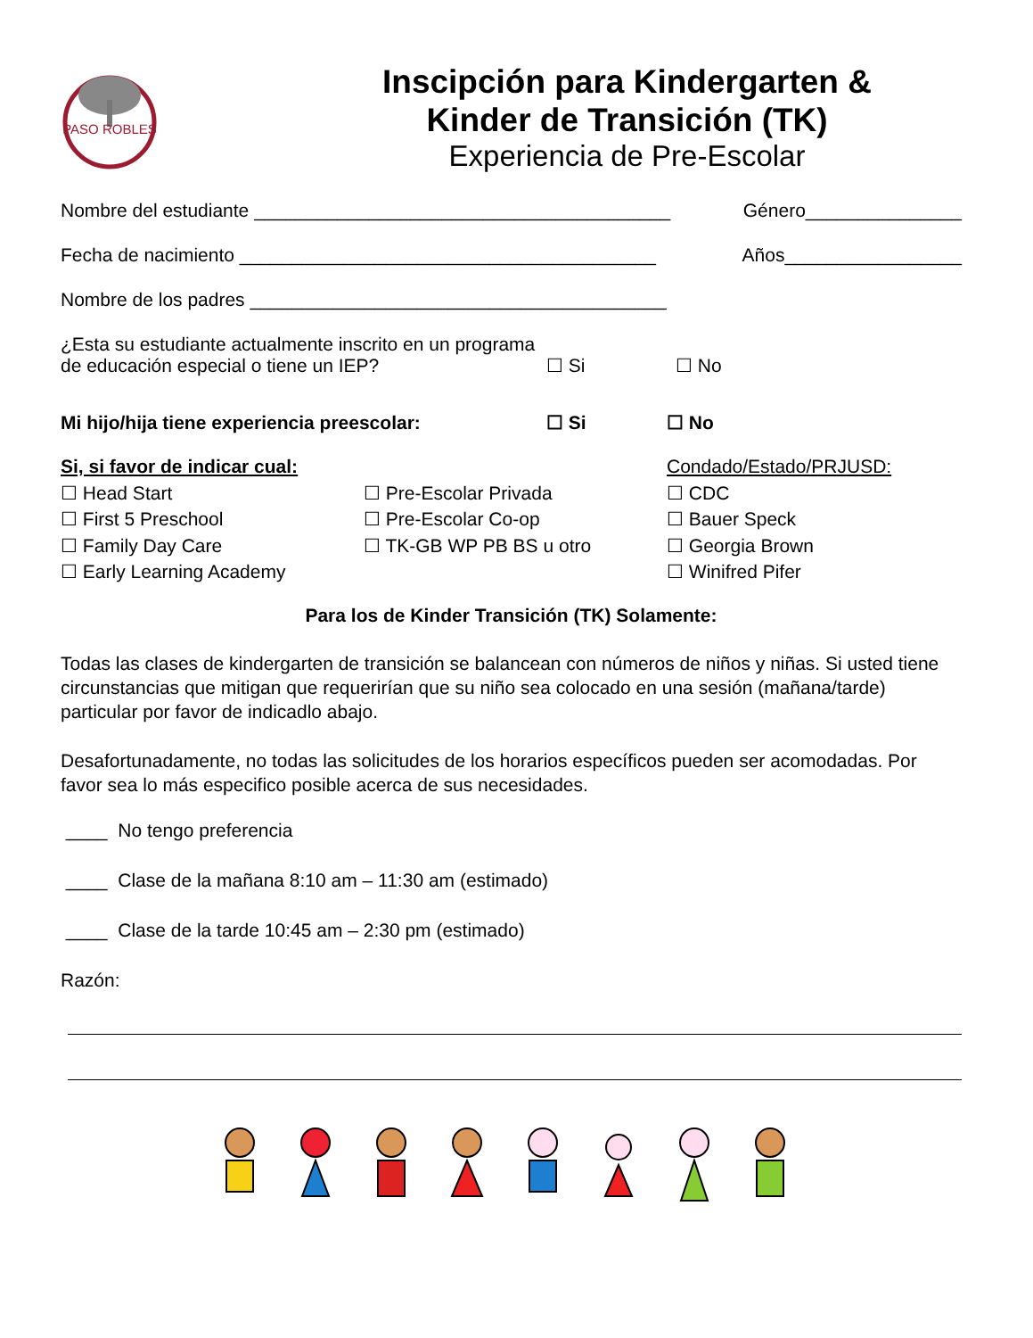PASO ROBLES
Inscipción para Kindergarten &
Kinder de Transición (TK)
Experiencia de Pre-Escolar
Nombre del estudiante ________________________________________ Género_______________
Fecha de nacimiento ________________________________________ Años_________________
Nombre de los padres ________________________________________
¿Esta su estudiante actualmente inscrito en un programa de educación especial o tiene un IEP? ☐ Si ☐ No
Mi hijo/hija tiene experiencia preescolar: ☐ Si ☐ No
Si, si favor de indicar cual:
☐ Head Start
☐ First 5 Preschool
☐ Family Day Care
☐ Early Learning Academy
☐ Pre-Escolar Privada
☐ Pre-Escolar Co-op
☐ TK-GB WP PB BS u otro
Condado/Estado/PRJUSD:
☐ CDC
☐ Bauer Speck
☐ Georgia Brown
☐ Winifred Pifer
Para los de Kinder Transición (TK) Solamente:
Todas las clases de kindergarten de transición se balancean con números de niños y niñas. Si usted tiene circunstancias que mitigan que requerirían que su niño sea colocado en una sesión (mañana/tarde) particular por favor de indicadlo abajo.
Desafortunadamente, no todas las solicitudes de los horarios específicos pueden ser acomodadas. Por favor sea lo más especifico posible acerca de sus necesidades.
____ No tengo preferencia
____ Clase de la mañana 8:10 am – 11:30 am (estimado)
____ Clase de la tarde 10:45 am – 2:30 pm (estimado)
Razón: